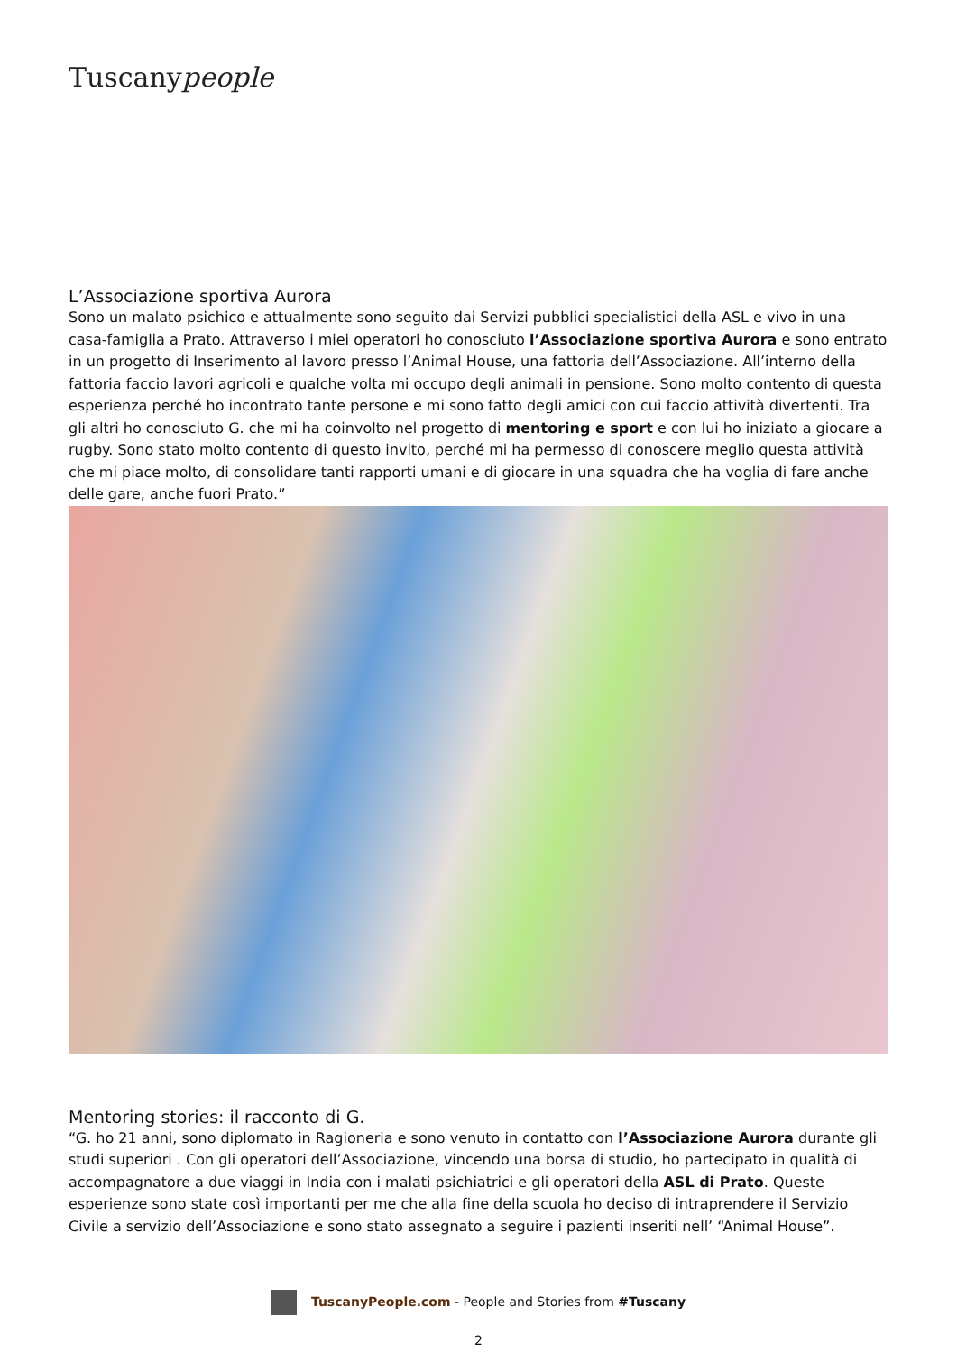Tuscanypeople
L’Associazione sportiva Aurora
Sono un malato psichico e attualmente sono seguito dai Servizi pubblici specialistici della ASL e vivo in una casa-famiglia a Prato. Attraverso i miei operatori ho conosciuto l’Associazione sportiva Aurora e sono entrato in un progetto di Inserimento al lavoro presso l’Animal House, una fattoria dell’Associazione. All’interno della fattoria faccio lavori agricoli e qualche volta mi occupo degli animali in pensione. Sono molto contento di questa esperienza perché ho incontrato tante persone e mi sono fatto degli amici con cui faccio attività divertenti. Tra gli altri ho conosciuto G. che mi ha coinvolto nel progetto di mentoring e sport e con lui ho iniziato a giocare a rugby. Sono stato molto contento di questo invito, perché mi ha permesso di conoscere meglio questa attività che mi piace molto, di consolidare tanti rapporti umani e di giocare in una squadra che ha voglia di fare anche delle gare, anche fuori Prato.”
Mentoring stories: il racconto di G.
“G. ho 21 anni, sono diplomato in Ragioneria e sono venuto in contatto con l’Associazione Aurora durante gli studi superiori . Con gli operatori dell’Associazione, vincendo una borsa di studio, ho partecipato in qualità di accompagnatore a due viaggi in India con i malati psichiatrici e gli operatori della ASL di Prato. Queste esperienze sono state così importanti per me che alla fine della scuola ho deciso di intraprendere il Servizio Civile a servizio dell’Associazione e sono stato assegnato a seguire i pazienti inseriti nell’ “Animal House”.
TuscanyPeople.com - People and Stories from #Tuscany
2